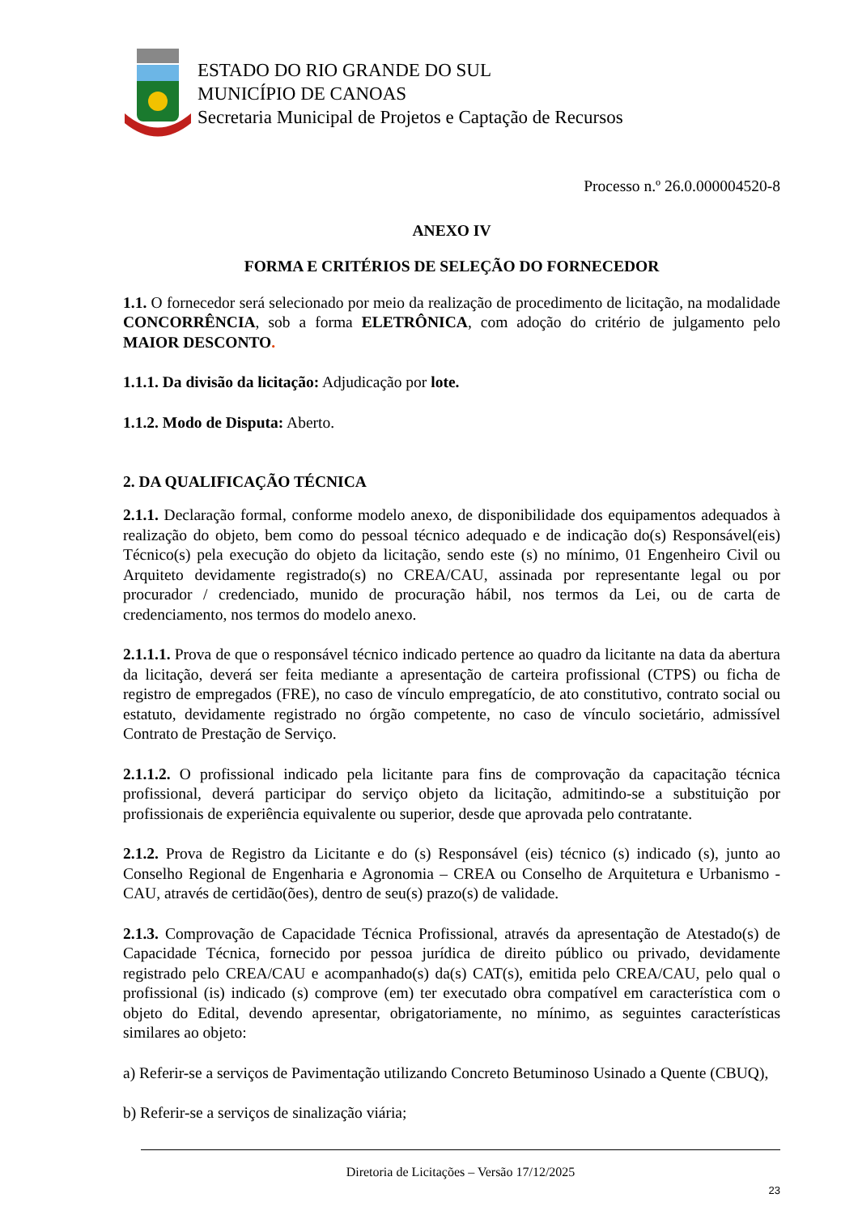ESTADO DO RIO GRANDE DO SUL
MUNICÍPIO DE CANOAS
Secretaria Municipal de Projetos e Captação de Recursos
Processo n.º 26.0.000004520-8
ANEXO IV
FORMA E CRITÉRIOS DE SELEÇÃO DO FORNECEDOR
1.1. O fornecedor será selecionado por meio da realização de procedimento de licitação, na modalidade CONCORRÊNCIA, sob a forma ELETRÔNICA, com adoção do critério de julgamento pelo MAIOR DESCONTO.
1.1.1. Da divisão da licitação: Adjudicação por lote.
1.1.2. Modo de Disputa: Aberto.
2. DA QUALIFICAÇÃO TÉCNICA
2.1.1. Declaração formal, conforme modelo anexo, de disponibilidade dos equipamentos adequados à realização do objeto, bem como do pessoal técnico adequado e de indicação do(s) Responsável(eis) Técnico(s) pela execução do objeto da licitação, sendo este (s) no mínimo, 01 Engenheiro Civil ou Arquiteto devidamente registrado(s) no CREA/CAU, assinada por representante legal ou por procurador / credenciado, munido de procuração hábil, nos termos da Lei, ou de carta de credenciamento, nos termos do modelo anexo.
2.1.1.1. Prova de que o responsável técnico indicado pertence ao quadro da licitante na data da abertura da licitação, deverá ser feita mediante a apresentação de carteira profissional (CTPS) ou ficha de registro de empregados (FRE), no caso de vínculo empregatício, de ato constitutivo, contrato social ou estatuto, devidamente registrado no órgão competente, no caso de vínculo societário, admissível Contrato de Prestação de Serviço.
2.1.1.2. O profissional indicado pela licitante para fins de comprovação da capacitação técnica profissional, deverá participar do serviço objeto da licitação, admitindo-se a substituição por profissionais de experiência equivalente ou superior, desde que aprovada pelo contratante.
2.1.2. Prova de Registro da Licitante e do (s) Responsável (eis) técnico (s) indicado (s), junto ao Conselho Regional de Engenharia e Agronomia – CREA ou Conselho de Arquitetura e Urbanismo - CAU, através de certidão(ões), dentro de seu(s) prazo(s) de validade.
2.1.3. Comprovação de Capacidade Técnica Profissional, através da apresentação de Atestado(s) de Capacidade Técnica, fornecido por pessoa jurídica de direito público ou privado, devidamente registrado pelo CREA/CAU e acompanhado(s) da(s) CAT(s), emitida pelo CREA/CAU, pelo qual o profissional (is) indicado (s) comprove (em) ter executado obra compatível em característica com o objeto do Edital, devendo apresentar, obrigatoriamente, no mínimo, as seguintes características similares ao objeto:
a) Referir-se a serviços de Pavimentação utilizando Concreto Betuminoso Usinado a Quente (CBUQ),
b) Referir-se a serviços de sinalização viária;
Diretoria de Licitações – Versão 17/12/2025
23